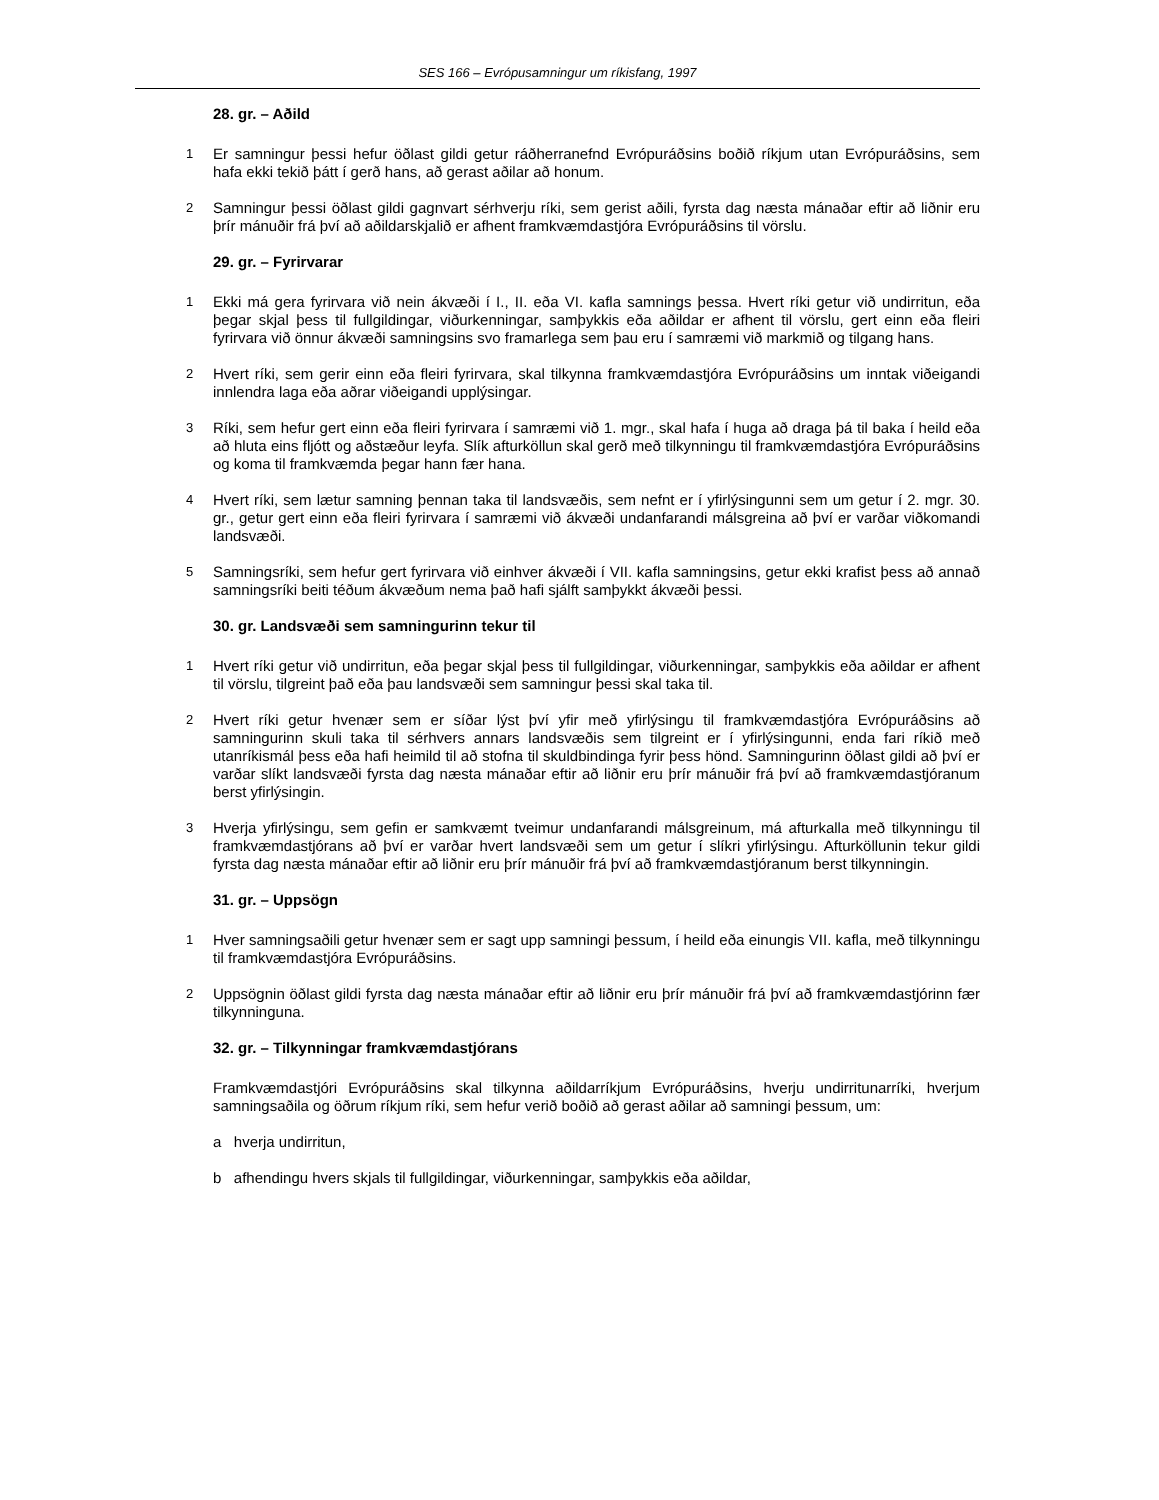SES 166 – Evrópusamningur um ríkisfang, 1997
28. gr. – Aðild
1 Er samningur þessi hefur öðlast gildi getur ráðherranefnd Evrópuráðsins boðið ríkjum utan Evrópuráðsins, sem hafa ekki tekið þátt í gerð hans, að gerast aðilar að honum.
2 Samningur þessi öðlast gildi gagnvart sérhverju ríki, sem gerist aðili, fyrsta dag næsta mánaðar eftir að liðnir eru þrír mánuðir frá því að aðildarskjalið er afhent framkvæmdastjóra Evrópuráðsins til vörslu.
29. gr. – Fyrirvarar
1 Ekki má gera fyrirvara við nein ákvæði í I., II. eða VI. kafla samnings þessa. Hvert ríki getur við undirritun, eða þegar skjal þess til fullgildingar, viðurkenningar, samþykkis eða aðildar er afhent til vörslu, gert einn eða fleiri fyrirvara við önnur ákvæði samningsins svo framarlega sem þau eru í samræmi við markmið og tilgang hans.
2 Hvert ríki, sem gerir einn eða fleiri fyrirvara, skal tilkynna framkvæmdastjóra Evrópuráðsins um inntak viðeigandi innlendra laga eða aðrar viðeigandi upplýsingar.
3 Ríki, sem hefur gert einn eða fleiri fyrirvara í samræmi við 1. mgr., skal hafa í huga að draga þá til baka í heild eða að hluta eins fljótt og aðstæður leyfa. Slík afturköllun skal gerð með tilkynningu til framkvæmdastjóra Evrópuráðsins og koma til framkvæmda þegar hann fær hana.
4 Hvert ríki, sem lætur samning þennan taka til landsvæðis, sem nefnt er í yfirlýsingunni sem um getur í 2. mgr. 30. gr., getur gert einn eða fleiri fyrirvara í samræmi við ákvæði undanfarandi málsgreina að því er varðar viðkomandi landsvæði.
5 Samningsríki, sem hefur gert fyrirvara við einhver ákvæði í VII. kafla samningsins, getur ekki krafist þess að annað samningsríki beiti téðum ákvæðum nema það hafi sjálft samþykkt ákvæði þessi.
30. gr. Landsvæði sem samningurinn tekur til
1 Hvert ríki getur við undirritun, eða þegar skjal þess til fullgildingar, viðurkenningar, samþykkis eða aðildar er afhent til vörslu, tilgreint það eða þau landsvæði sem samningur þessi skal taka til.
2 Hvert ríki getur hvenær sem er síðar lýst því yfir með yfirlýsingu til framkvæmdastjóra Evrópuráðsins að samningurinn skuli taka til sérhvers annars landsvæðis sem tilgreint er í yfirlýsingunni, enda fari ríkið með utanríkismál þess eða hafi heimild til að stofna til skuldbindinga fyrir þess hönd. Samningurinn öðlast gildi að því er varðar slíkt landsvæði fyrsta dag næsta mánaðar eftir að liðnir eru þrír mánuðir frá því að framkvæmdastjóranum berst yfirlýsingin.
3 Hverja yfirlýsingu, sem gefin er samkvæmt tveimur undanfarandi málsgreinum, má afturkalla með tilkynningu til framkvæmdastjórans að því er varðar hvert landsvæði sem um getur í slíkri yfirlýsingu. Afturköllunin tekur gildi fyrsta dag næsta mánaðar eftir að liðnir eru þrír mánuðir frá því að framkvæmdastjóranum berst tilkynningin.
31. gr. – Uppsögn
1 Hver samningsaðili getur hvenær sem er sagt upp samningi þessum, í heild eða einungis VII. kafla, með tilkynningu til framkvæmdastjóra Evrópuráðsins.
2 Uppsögnin öðlast gildi fyrsta dag næsta mánaðar eftir að liðnir eru þrír mánuðir frá því að framkvæmdastjórinn fær tilkynninguna.
32. gr. – Tilkynningar framkvæmdastjórans
Framkvæmdastjóri Evrópuráðsins skal tilkynna aðildarríkjum Evrópuráðsins, hverju undirritunarríki, hverjum samningsaðila og öðrum ríkjum ríki, sem hefur verið boðið að gerast aðilar að samningi þessum, um:
a hverja undirritun,
b afhendingu hvers skjals til fullgildingar, viðurkenningar, samþykkis eða aðildar,